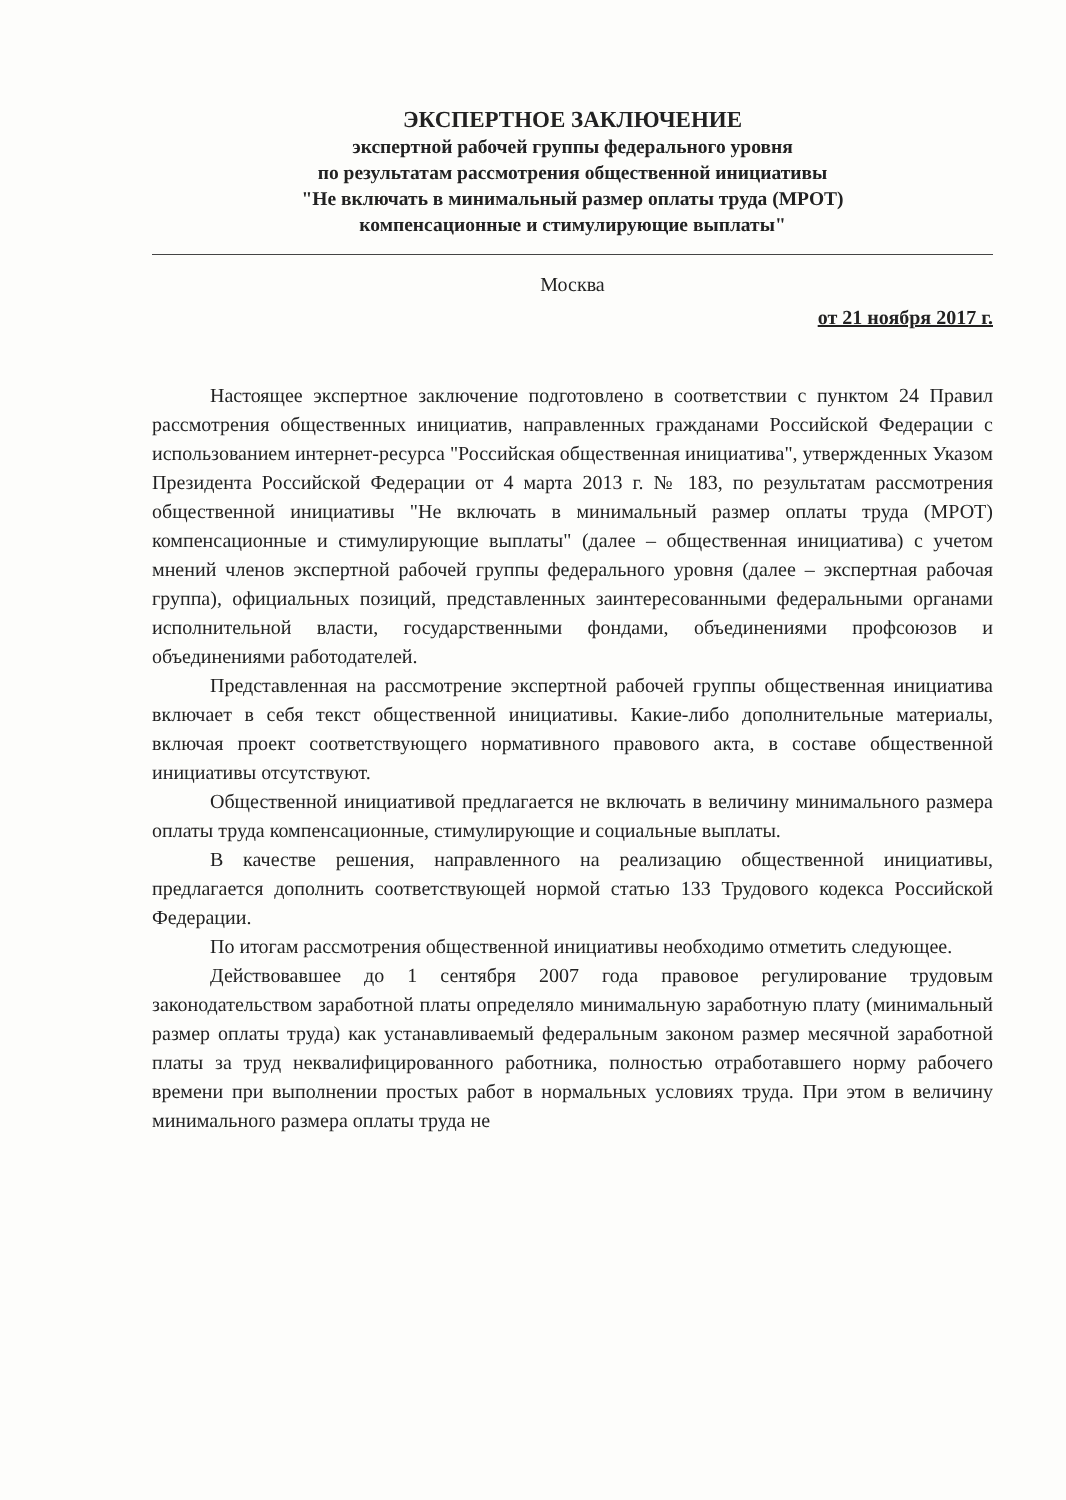ЭКСПЕРТНОЕ ЗАКЛЮЧЕНИЕ
экспертной рабочей группы федерального уровня
по результатам рассмотрения общественной инициативы
"Не включать в минимальный размер оплаты труда (МРОТ)
компенсационные и стимулирующие выплаты"
Москва
от 21 ноября 2017 г.
Настоящее экспертное заключение подготовлено в соответствии с пунктом 24 Правил рассмотрения общественных инициатив, направленных гражданами Российской Федерации с использованием интернет-ресурса "Российская общественная инициатива", утвержденных Указом Президента Российской Федерации от 4 марта 2013 г. № 183, по результатам рассмотрения общественной инициативы "Не включать в минимальный размер оплаты труда (МРОТ) компенсационные и стимулирующие выплаты" (далее – общественная инициатива) с учетом мнений членов экспертной рабочей группы федерального уровня (далее – экспертная рабочая группа), официальных позиций, представленных заинтересованными федеральными органами исполнительной власти, государственными фондами, объединениями профсоюзов и объединениями работодателей.
Представленная на рассмотрение экспертной рабочей группы общественная инициатива включает в себя текст общественной инициативы. Какие-либо дополнительные материалы, включая проект соответствующего нормативного правового акта, в составе общественной инициативы отсутствуют.
Общественной инициативой предлагается не включать в величину минимального размера оплаты труда компенсационные, стимулирующие и социальные выплаты.
В качестве решения, направленного на реализацию общественной инициативы, предлагается дополнить соответствующей нормой статью 133 Трудового кодекса Российской Федерации.
По итогам рассмотрения общественной инициативы необходимо отметить следующее.
Действовавшее до 1 сентября 2007 года правовое регулирование трудовым законодательством заработной платы определяло минимальную заработную плату (минимальный размер оплаты труда) как устанавливаемый федеральным законом размер месячной заработной платы за труд неквалифицированного работника, полностью отработавшего норму рабочего времени при выполнении простых работ в нормальных условиях труда. При этом в величину минимального размера оплаты труда не